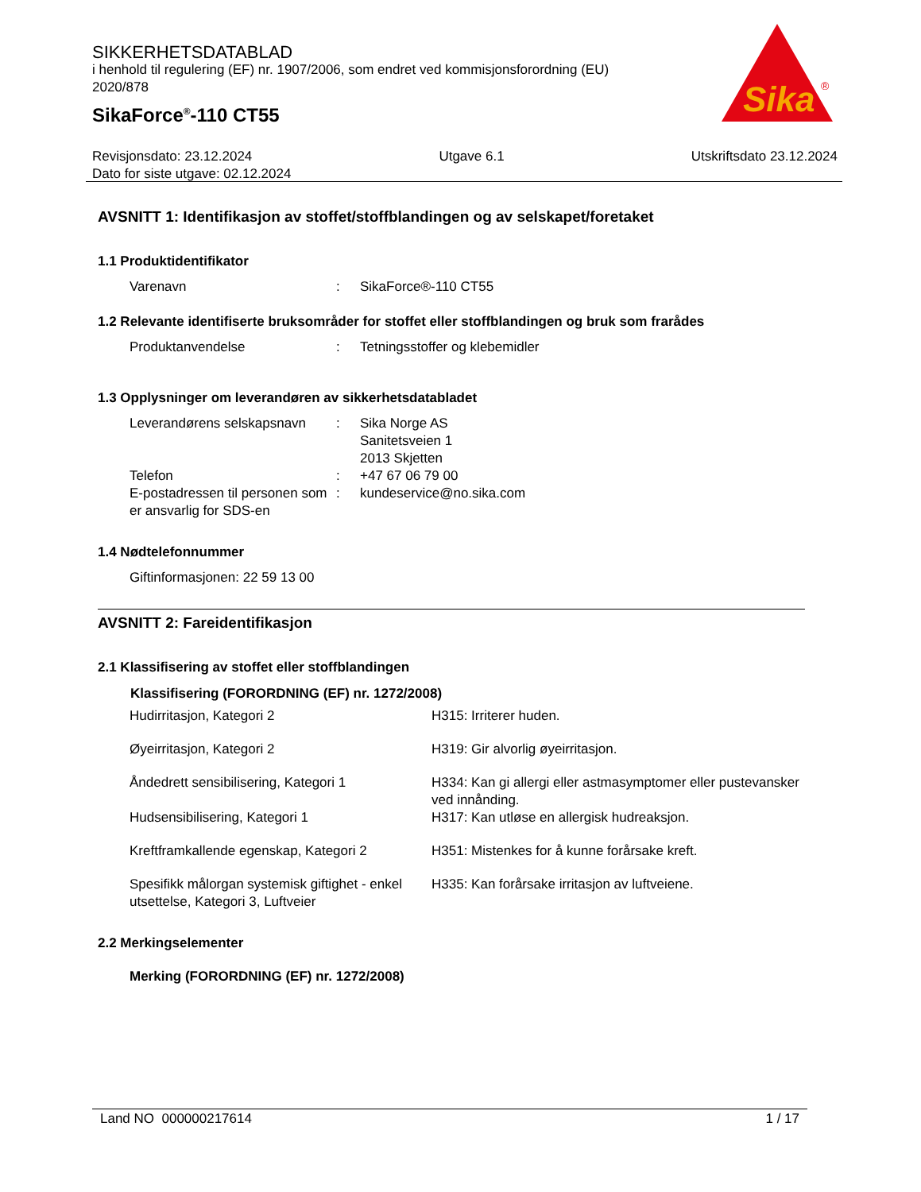SIKKERHETSDATABLAD
i henhold til regulering (EF) nr. 1907/2006, som endret ved kommisjonsforordning (EU) 2020/878
SikaForce<sup>®</sup>-110 CT55
Sika
®
Revisjonsdato: 23.12.2024 Utgave 6.1 Utskriftsdato 23.12.2024
Dato for siste utgave: 02.12.2024
AVSNITT 1: Identifikasjon av stoffet/stoffblandingen og av selskapet/foretaket
1.1 Produktidentifikator
| Varenavn | : | SikaForce®-110 CT55 |
1.2 Relevante identifiserte bruksområder for stoffet eller stoffblandingen og bruk som frarådes
| Produktanvendelse | : | Tetningsstoffer og klebemidler |
1.3 Opplysninger om leverandøren av sikkerhetsdatabladet
| Leverandørens selskapsnavn | : | Sika Norge AS Sanitetsveien 1 2013 Skjetten |
| Telefon | : | +47 67 06 79 00 |
| E-postadressen til personen som er ansvarlig for SDS-en | : | kundeservice@no.sika.com |
1.4 Nødtelefonnummer
Giftinformasjonen: 22 59 13 00
AVSNITT 2: Fareidentifikasjon
2.1 Klassifisering av stoffet eller stoffblandingen
| Klassifisering (FORORDNING (EF) nr. 1272/2008) | |
| --- | --- |
| Hudirritasjon, Kategori 2 | H315: Irriterer huden. |
| Øyeirritasjon, Kategori 2 | H319: Gir alvorlig øyeirritasjon. |
| Åndedrett sensibilisering, Kategori 1 | H334: Kan gi allergi eller astmasymptomer eller pustevansker ved innånding. |
| Hudsensibilisering, Kategori 1 | H317: Kan utløse en allergisk hudreaksjon. |
| Kreftframkallende egenskap, Kategori 2 | H351: Mistenkes for å kunne forårsake kreft. |
| Spesifikk målorgan systemisk giftighet - enkel utsettelse, Kategori 3, Luftveier | H335: Kan forårsake irritasjon av luftveiene. |
2.2 Merkingselementer
Merking (FORORDNING (EF) nr. 1272/2008)
Land NO 000000217614 1 / 17